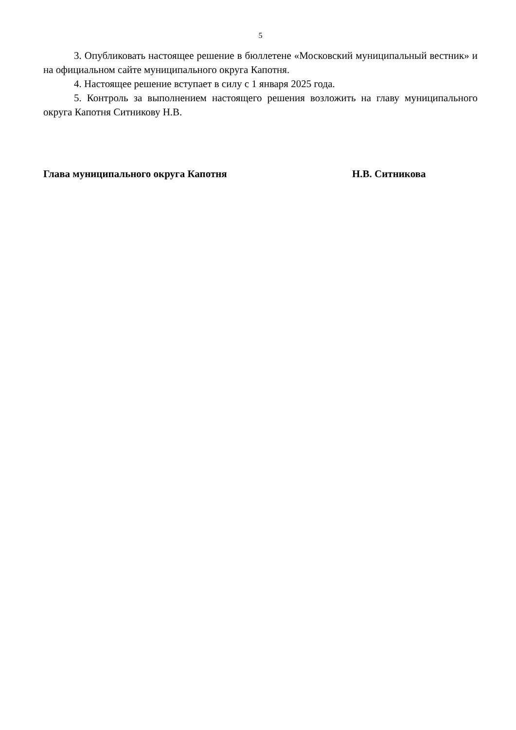5
3. Опубликовать настоящее решение в бюллетене «Московский муниципальный вестник» и на официальном сайте муниципального округа Капотня.
4. Настоящее решение вступает в силу с 1 января 2025 года.
5. Контроль за выполнением настоящего решения возложить на главу муниципального округа Капотня Ситникову Н.В.
Глава муниципального округа Капотня Н.В. Ситникова